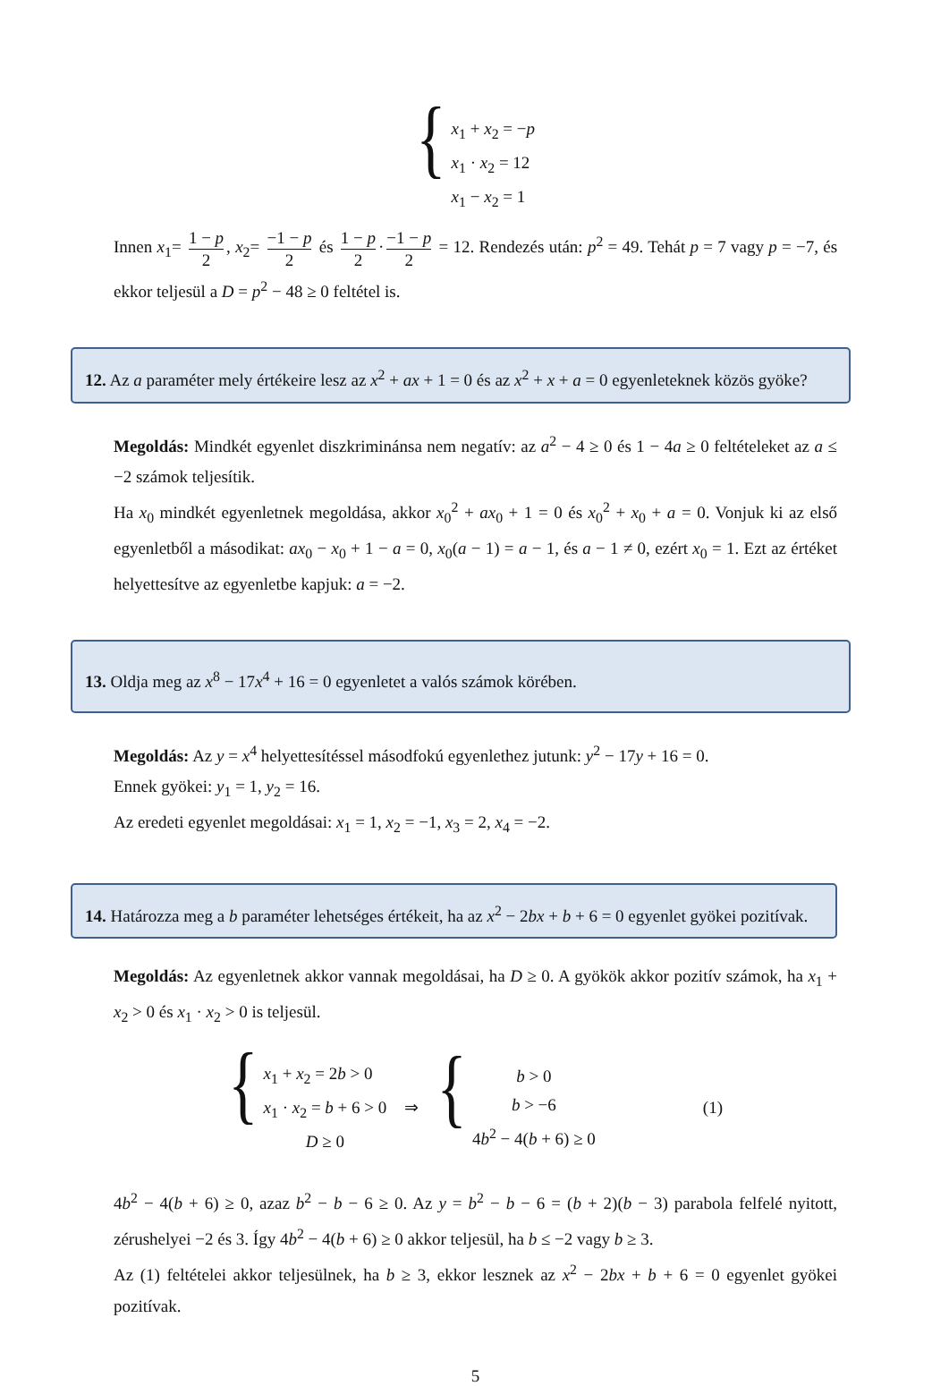{
x<sub>1</sub> + x<sub>2</sub> = −p
x<sub>1</sub> · x<sub>2</sub> = 12
x<sub>1</sub> − x<sub>2</sub> = 1
Innen x<sub>1</sub>= 1 − p 2, x<sub>2</sub>= −1 − p 2 és 1 − p 2 · −1 − p 2 = 12. Rendezés után: p<sup>2</sup> = 49. Tehát p = 7 vagy p = −7, és ekkor teljesül a D = p<sup>2</sup> − 48 ≥ 0 feltétel is.
12. Az a paraméter mely értékeire lesz az x<sup>2</sup> + ax + 1 = 0 és az x<sup>2</sup> + x + a = 0 egyenleteknek közös gyöke?
Megoldás: Mindkét egyenlet diszkriminánsa nem negatív: az a<sup>2</sup> − 4 ≥ 0 és 1 − 4a ≥ 0 feltételeket az a ≤ −2 számok teljesítik.
Ha x<sub>0</sub> mindkét egyenletnek megoldása, akkor x<sub>0</sub><sup>2</sup> + ax<sub>0</sub> + 1 = 0 és x<sub>0</sub><sup>2</sup> + x<sub>0</sub> + a = 0. Vonjuk ki az első egyenletből a másodikat: ax<sub>0</sub> − x<sub>0</sub> + 1 − a = 0, x<sub>0</sub>(a − 1) = a − 1, és a − 1 ≠ 0, ezért x<sub>0</sub> = 1. Ezt az értéket helyettesítve az egyenletbe kapjuk: a = −2.
13. Oldja meg az x<sup>8</sup> − 17x<sup>4</sup> + 16 = 0 egyenletet a valós számok körében.
Megoldás: Az y = x<sup>4</sup> helyettesítéssel másodfokú egyenlethez jutunk: y<sup>2</sup> − 17y + 16 = 0.
Ennek gyökei: y<sub>1</sub> = 1, y<sub>2</sub> = 16.
Az eredeti egyenlet megoldásai: x<sub>1</sub> = 1, x<sub>2</sub> = −1, x<sub>3</sub> = 2, x<sub>4</sub> = −2.
14. Határozza meg a b paraméter lehetséges értékeit, ha az x<sup>2</sup> − 2bx + b + 6 = 0 egyenlet gyökei pozitívak.
Megoldás: Az egyenletnek akkor vannak megoldásai, ha D ≥ 0. A gyökök akkor pozitív számok, ha x<sub>1</sub> + x<sub>2</sub> > 0 és x<sub>1</sub> · x<sub>2</sub> > 0 is teljesül.
{
x<sub>1</sub> + x<sub>2</sub> = 2b > 0
x<sub>1</sub> · x<sub>2</sub> = b + 6 > 0
D ≥ 0
⇒
{
b > 0
b > −6
4b<sup>2</sup> − 4(b + 6) ≥ 0
(1)
4b<sup>2</sup> − 4(b + 6) ≥ 0, azaz b<sup>2</sup> − b − 6 ≥ 0. Az y = b<sup>2</sup> − b − 6 = (b + 2)(b − 3) parabola felfelé nyitott, zérushelyei −2 és 3. Így 4b<sup>2</sup> − 4(b + 6) ≥ 0 akkor teljesül, ha b ≤ −2 vagy b ≥ 3.
Az (1) feltételei akkor teljesülnek, ha b ≥ 3, ekkor lesznek az x<sup>2</sup> − 2bx + b + 6 = 0 egyenlet gyökei pozitívak.
5